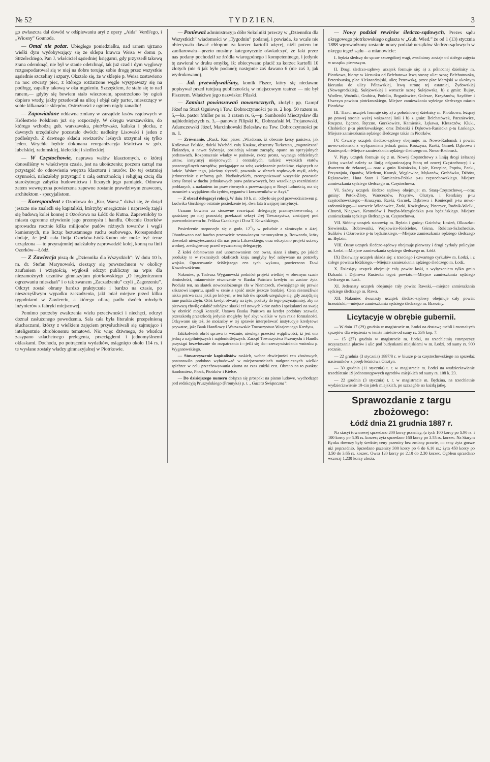№ 52 T Y D Z I E N. 3
go zwłaszcza dał dowód w odśpiewaniu aryi z opery „Aida” Verdi'ego, i „Wiosny” Gounoda.
— Omal nie pożar. Ubiegłego poniedziałku, nad ranem ujrzano wielki dym wydobywający się ze sklepu krawca Weisa w domu p. Strzeleckiego. Pan J. właściciel sąsiedniej księgarni, gdy przyszedł takową zrana odemknąć, nie był w stanie odetchnąć, tak już czad i dym węglowy rozgospodarował się w niej na dobre torując sobie drogę przez wszystkie sąsiednie szczeliny i szpary. Okazało się, że w sklepie p. Weisa zostawiono na noc otwarty piec, z którego rozżarzone węgle wysypawszy się na podłogę, zapaliły takową w oka mgnieniu. Szczęściem, że stało się to nad ranem,— gdyby się bowiem stało wieczorem, spostrzeżono by ogień dopiero wtedy, jakby przedostał na ulicę i objął cały parter, mieszczący w sobie kilkanaście sklepów. Ostrożności z ogniem nigdy zanadto!
— Zapowiadane oddawna zmiany w zarządzie lasów rządowych w Królestwie Polskiem już się rozpoczęły. W okręgu warszawskim, do którego wchodzą gub. warszawska, piotrkowska, kaliska i płocka, z dawnych urzędników pozostało dwóch: nadleśny Lisowski i jeden z podleśnych. Z dawnego składu rewizorów leśnych utrzymał się tylko jeden. Wrychle będzie dokonana reorganizacyja leśnictwa w gub. lubelskiej, radomskiej, kieleckiej i siedleckiej.
— W Częstochowie, naprawa wałów klasztornych, o której donosiliśmy w właściwym czasie, jest na ukończeniu; poczem zarząd ma przystąpić do odnowienia wnętrza klasztoru i murów. Do tej ostatniej czynności, należałoby przystąpić z całą ostrożnością i religijną czcią dla starożytnego zabytku budownictwa i licznych jego pamiątek. Odnowa zatem wewnętrzna powierzona zapewne zostanie prawdziwym znawcom, architektom - specyjalistom.
— Korespondent z Ozorkowa do „Kur. Warsz.” dziwi się, że dotąd jeszcze nie znaleźli się kapitaliści, którzyby energicznie i naprawdę zajęli się budową kolei konnej z Ozorkowa na Łódź do Kutna. Zapewniłoby to miastu ogromne ożywienie jego przemysłu i handlu. Obecnie Ozorków sprowadza rocznie kilka milijonów pudów różnych towarów i węgli kamiennych, nie licząc bezustannego ruchu osobowego. Korespondent dodaje, że jeśli cała linija Ozorków-Łódź-Kutno nie może być teraz urządzona — to przynajmniej należałoby zaprowadzić kolej, konną na linii Ozorków—Łódź.
— Z Zawiercja piszą do „Dziennika dla Wszystkich”: W dniu 10 b. m. dr. Stefan Marynowski, cieszący się powszechnem w okolicy zaufaniem i wziętością, wygłosił odczyt publiczny na wpis dla niezamożnych uczniów gimnazyjum piotrkowskiego „O hygienicznom ogrzewaniu mieszkań” i o tak zwanem „Zaczadzeniu” czyli „Zagorzeniu”. Odczyt został obrany bardzo praktycznie i bardzo na czasie, po nieszczęśliwym wypadku zaczadzenia, jaki miał miejsce przed kilku tygodniami w Zawierciu, a którego ofiarą padło dwóch młodych inżynierów z fabryki miejscowej.
Pomimo potrzeby zwalczenia wielu przeciwności i niechęci, odczyt doznał zasłużonego powodzenia. Sala cała była literalnie przepełnioną słuchaczami, którzy z wielkiem zajęciem przysłuchiwali się zajmująco i inteligentnie obrobionemu tematowi. Nic więc dziwnego, że wkońcu zasypano szlachetnego prelegenta, przeciągłemi i jednomyślnemi oklaskami. Dochodu, po potrąceniu wydatków, osiągnięto około 114 rs. i te wysłane zostały władzy gimnazyjalnej w Piotrkowie.
— Ponieważ administracyja dóbr Sokolniki przeczy w „Dzienniku dla Wszystkich” wiadomości w „Tygodniu” podanej, i powiada, że wcale nie obiecywała dawać chłopom za korzec kartofli więcej, niżli potem im zaofiarowała—przeto musimy kategorycznie oświadczyć, że fakt przez nas podany pochodził ze źródła wiarogodnego i kompetentnego, i jedynie tę zawierał w druku omyłkę, iż: obiecywano płacić za korzec kartofli 10 złotych (nie 6 jak było podane); następnie zaś dawano 6 (nie zaś 3, jak wydrukowano).
— Jak przewidywaliśmy, komik Fiszer, który się niedawno popisywał przed tutejszą publicznością w miejscowym teatrze — nie był Fiszerem. Właściwe jego nazwisko: Pilaski.
— Zamiast powinszowań noworocznych, złożyli: pp. Gampf Józef na Straż Ogniową i Tow. Dobroczynności po rs. 2 kop. 50 razem rs. 5,—ks. pastor Müller po rs. 3 razem rs. 6,—p. Samborski Mieczysław dla najbiedniejszych rs. 3,—panowie Filipski K., Dobrzański M. Trojanowski, Adamczewski Józef, Marcinkowski Bolesław na Tow. Dobroczynności po rs. 1.
— Zrównanie. „Rusk. Kur. pisze: „Wiadomo, iż obecnie kresy państwa, jak Królestwo Polskie, daleki Wschód, cały Kaukaz, obszerny Turkestan, „zagraniczna” Finlandya, a nawet Syberyja, posiadają własne zarządy, oparte na specyjalnych podstawach. Rozproszenie władzy w państwie, rzecz prosta, wymaga oddzielnych ustaw, instytucyj miejscowych i centralnych, tudzież wysokich etatów poszczególnych zarządów, pociągające za sobą zwiększenie podatków, ciążących na ludzie. Wobec tego, jakeśmy słyszeli, powstała w sferach rządowych myśl, ażeby jednocześnie z reformą gub. Nadbałtyckich, zreorganizować wszystkie pozostałe kresy Rosyi w duchu jednakowych praw państwowych, bez wszelkiego rozróżniania poddanych, z nadaniem im praw równych z przeważającą w Rosyi ludnością, ma się rozumieć z wyjątkiem dla żydów, cyganów i koczowników w Azyi.”
— Z obrad delegacyi rolnej. W dniu 10 b. m. odbyło się pod przewodnictwem p. Ludwika Górskiego ostatnie posiedzenie tej, dwa lata trwającej instytucyi.
Uznano bowiem za stosowne rozwiązać delegacyję przemysłowo-rolną, a spuściznę po niej pozostałą przekazać sekcyi 2-ej Towarzystwa, zostającej pod przewodnictwem hr. Feliksa Czackiego i D-ra T. Kowalskiego.
Posiedzenie rozpoczęło się o godz. 121/2 w południe a skończyło o 4-tej. Obradowano nad bardzo pracowicie zestawionym memoryałem p. Rotwanda, który dowodził nieużyteczności dla nas portu Libawskiego, oraz odczytano projekt ustawy wodnej, zredagowany przed wyznaczoną delegacyję.
Z kolei debatowano nad unormowaniem cen owsa, siana i słomy, po jakich produkty te w rozmaitych okolicach kraju mogłyby być nabywane na potrzeby wojska. Opracowanie ściślejszego cen tych wykazu, powierzono D-wi Kowalewskiemu.
Nakoniec, p. Tadeusz Wyganowski podniósł projekt wielkiej w obecnym czasie doniosłości, mianowicie otworzenie w Banku Państwa kredytu na zastaw żyta. Produkt ten, na skutek nowonałożonego cła w Niemczech, równającego się prawie zakazowi importu, spadł w cenie a spaść może jeszcze bardziej. Cena niemożliwie niska potrwa czas jakiś po którym, w ten lub ów sposób ureguluje się, gdy znajdą się inne punkta zbytu. Otóż kredyt otwarty na żyto, posłuży do tego przynajmniej, aby na pierwszą chwilę osłabić zabójcze skutki ceł nowych które nadto i spekulanci na swoją by obrócić mogli korzyść. Ustawa Banku Państwa na kredyt podobny zezwala, przeszkodą przeszkodą jedynie mogłyby być zbyt wielkie w tym razie formalności. Odzywano się też, że możnaby w tej sprawie interpelować instytucyje kredytowe prywatne, jak: Bank Handlowy i Warszawskie Towarzystwo Wzajemnego Kredytu.
Jakikolwiek obrót sprawa ta weźmie, nieulega przecież wątpliwości, iż jest ona jedną z najpilniejszych i najdonioślejszych. Zarząd Towarzystwa Przemysłu i Handlu przystąpi bezwłocznie do rozpatrzenia i—jeśli się da—rzeczywistnienia wniosku p. Wyganowskiego.
— Stowarzyszenie kapitalistów ruskich, wobec chwiejności cen zbożowych, postanowiło podobno wybudować w miejscowościach nadgranicznych wielkie spichrze w celu przechowywania ziarna na czas zniżki cen. Obrano na to punkty: Sandomierz, Płock, Piotrków i Kielce.
— Do dzisiejszego numeru dołącza się prospekt na pismo ludowe, wychodzące pod redakcyją Pruszyńskiego (Promyka) p. t. „Gazeta Swiąteczna”.
— Nowy podział rewirów śledczo-sądowych. Prezes sądu okręgowego piotrkowskiego ogłasza w „Gub. Wied.” że od 1 (13) stycznia 1888 wprowadzony zostanie nowy podział uczątków śledczo-sądowych w okręgu tegoż sądu—a mianowicie:
I. Sędzia śledczy do spraw szczególnej wagi, zwolniony zostaje od stałego zajęcia w uczątku pierwszym.
II. Drugi śledczo-sądowy uczątek formuje się: a) z północnej dzielnicy m. Piotrkowa, biorąc w kierunku od Bełchatowa lewą stronę ulic: szosę Bełchatowską, Petersburską, plac Aleksandryjski, ulicę Petrowską, przez plac Maryjski w ukośnym kierunku do ulicy Półtawskiej, lewą stronę tej ostatniej, Żydowskiej (Nowogrodzkiej), Sulejowskiej i wreszcie szosę Sulejowską. b) z gmin: Bujny, Wadlew, Woźniki, Grabica, Podolin, Bogusławice, Golesze, Krzyżanów, Szydłów i Uszczyn powiatu piotrkowskiego. Miejsce zamieszkania sędziego śledczego miasto Piotrków.
III. Trzeci uczątek formuje się: a) z południowej dzielnicy m. Piotrkowa, leżącej po prawej stronie wyżej wskazanej linii i b) z gmin: Bełchatówek, Parzniewice, Rozprza, Łęczno, Ręczno, Gorzkowice, Kamieńsk, Łękawa, Kleszczów, Kluki, Chabielice p-tu piotrkowskiego, oraz Dzbanki i Dąbrowa-Rusiecka p-tu Łaskiego. Miejsce zamieszkania sędziego śledczego także m Piotrków.
IV. Czwarty uczątek śledczo-sądowy obejmuje: m. Nowo-Radomsk i powiat nowo-radomski z wyłączeniem jednak gmin: Kruszyna, Rzeki, Garnek Dąbrowa i Koniecpol.—Miejsce zamieszkania sędziego śledczego m. Nowo-Radomsk.
V. Piąty uczątek formuje się z m. Nowej Częstochowy z liniją drogi żelaznej (którą uważać należy za liniją odgraniczającą Starą od nowej Częstochowy) i z dworcem dr. żelaznej,— oraz z gmin Koźniczka, Lipie, Krzepice, Popów, Panki, Przystajnia, Opatów, Miedzno, Kamyk, Węglewice, Mykanów, Grabówka, Dźbów, Rększowice, Huta Stara i Kamienica-Polska p-tu częstochowskiego. Miejsce zamieszkania sędziego śledczego m. Częstochowa.
VI. Szósty uczątek śledczo sądowy obejmuje: m. Starą-Częstochowę,—oraz gminy: Potok-Złoty, Wancerzów, Przyrów, Olsztyn, i Rendziny p-tu częstochowskiego;—Kruszyna, Rzeki, Garnek, Dąbrowa i Koniecpól p-tu nowo-radomskiego;—i wreszcie Włodowice, Żarki, Koziegłowy, Pinczyce, Rudnik-Wielki, Choroń, Niegowa, Kromołów i Poręba-Mrzygłodzka p-tu będzińskiego. Miejsce zamieszkania sędziego śledczego m. Częstochowa.
VII. Siódmy uczątek stanowią: m. Będzin i gminy: Gzichów, Łosień, Olkuszko-Siewierska, Bobrowniki, Wojkowice-Kościelne, Górna, Rokitno-Szlacheckie, Sulików i Ożarowice p-tu będzińskiego.—Miejsce zamieszkania sędziego śledczego m. Będzin.
VIII. Ósmy uczątek śledczo-sądowy obejmuje pierwszy i drugi cyrkuły policyjne m. Łodzi.—Miejsce zamieszkania sędziego śledczego m. Łódź.
IX) Dziewiąty uczątek składa się: z trzeciego i czwartego cyrkułów m. Łodzi, i z całego powiatu łódzkiego.—Miejsce zamieszkania sądziego śledczego m. Łodź.
X. Dziesiąty uczątek obejmuje cały powiat łaski, z wyłączeniem tylko gmin Dzbanki i Dąbrowa Rusiecka tegoż powiatu.—Miejsce zamieszkania sędziego śledczego m. Łask.
XI. Jedenasty uczątek obejmuje cały powiat Rawski,—miejsce zamieszkania sędziego śledczego m. Rawa.
XII. Nakoniec dwunasty uczątek śledczo-sądowy obejmuje cały powiat brzeziński,—miejsce zamieszkania sędziego śledczego m. Brzeziny.
Licytacyje w obrębie gubernii.
— W dniu 17 (29) grudnia w magistracie m. Łodzi na dostawę mebli i rozmaitych sprzętów dla więzienia w temże mieście od sumy rs. 336 kop. 7.
— 15 (27) grudnia w magistracie m. Łodzi, na trzechletnią entreprzyzę oczyszczania placów i ulic pod budynkami miejskiemi w m. Łodzi, od sumy rs. 900 rocznie.
— 22 grudnia (3 stycznia) 1887/8 r. w biurze p-tu częstochowskiego na sprzedaż nasienników z poręb leśnictwa Olsztyn.
— 30 grudnia (11 stycznia) t. r. w magistracie m. Łodzi na wydzierżawienie trzechletnie 19 jednomorgowych ogrodów miejskich od sumy rs. 108 k. 23.
— 22 grudnia (3 stycznia) t. r. w magistracie m. Będzina, na trzechletnie wydzierżawienie 10-cin jatek miejskich, po szczególe na każdą jatkę.
Sprawozdanie z targu zbożowego:
Łódź dnia 21 grudnia 1887 r.
Na stacyi towarowej sprzedano 200 korcy pszenicy, (z tych 100 korcy po 5.90 rs. i 100 korcy po 6.05 rs. korzec; żyta sprzedano 160 korcy po 3.55 rs. korzec. Na Starym Rynku dowozy były średnie; ceny pszenicy bez zmiany prawie, — ceny żyta gorsze niż poprzednio. Sprzedano pszenicy 300 korcy po 6 do 6.10 rs.; żyta 450 korcy po 3.50 do 3.65 rs. korzec. Owsa 120 korcy po 2.10 do 2.30 korzec. Ogółem sprzedano wczoraj 1,230 korcy zboża.